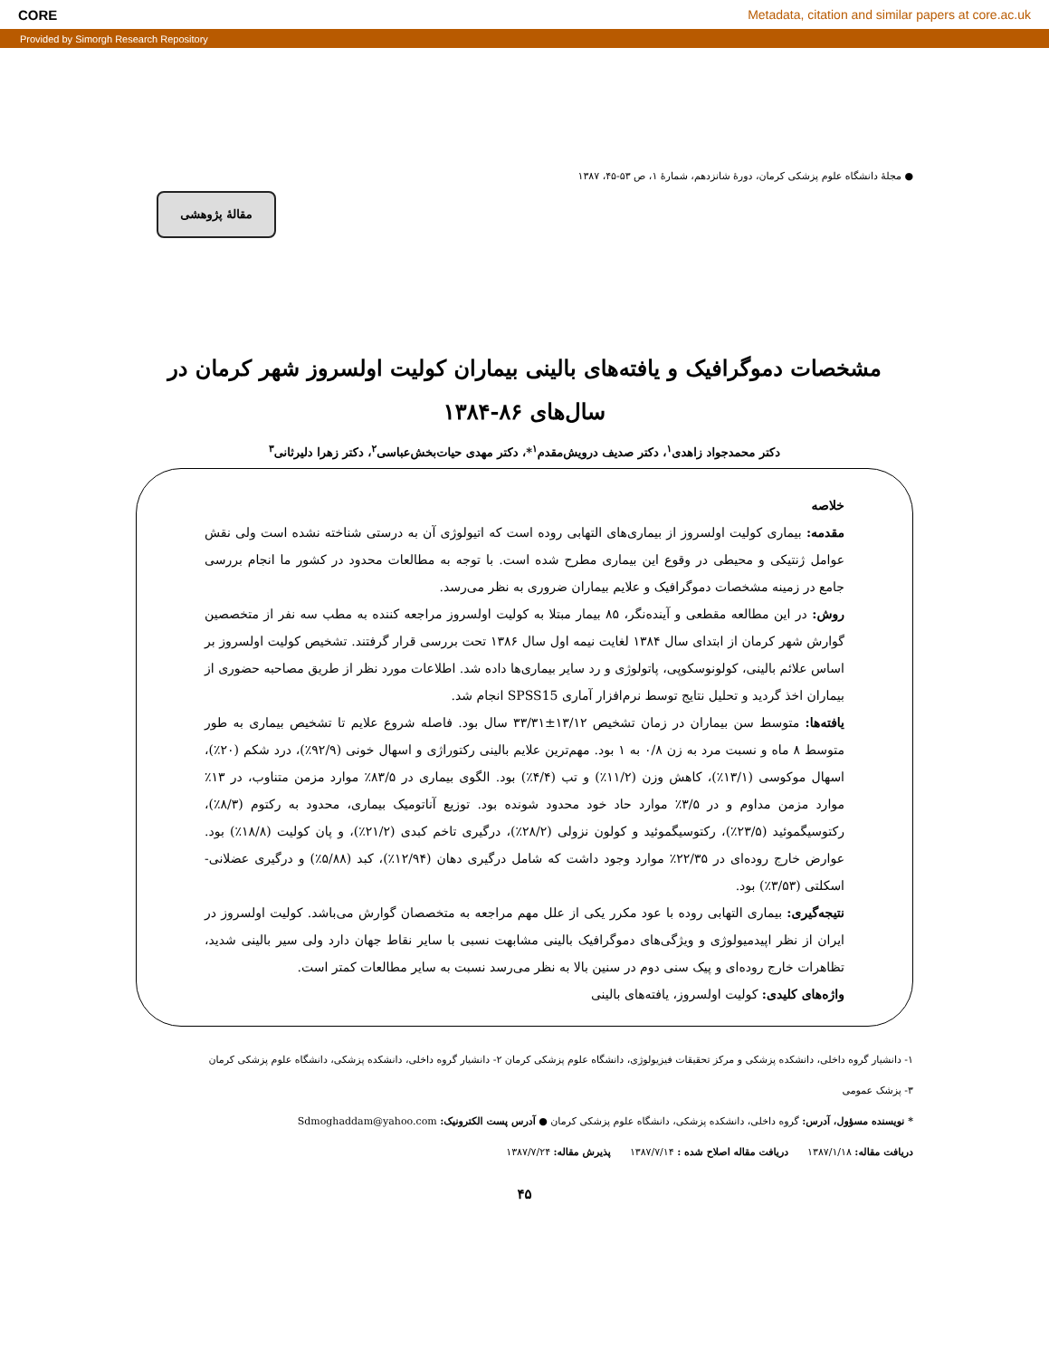CORE Metadata, citation and similar papers at core.ac.uk
Provided by Simorgh Research Repository
● مجلهٔ دانشگاه علوم پزشکی کرمان، دورهٔ شانزدهم، شمارهٔ ۱، ص ۵۳-۴۵، ۱۳۸۷
مقالهٔ پژوهشی
مشخصات دموگرافیک و یافته‌های بالینی بیماران کولیت اولسروز شهر کرمان در سال‌های ۸۶-۱۳۸۴
دکتر محمدجواد زاهدی<sup>۱</sup>، دکتر صدیف درویش‌مقدم<sup>۱</sup>*، دکتر مهدی حیات‌بخش‌عباسی<sup>۲</sup>، دکتر زهرا دلیرثانی<sup>۳</sup>
خلاصه
مقدمه: بیماری کولیت اولسروز از بیماری‌های التهابی روده است که اتیولوژی آن به درستی شناخته نشده است ولی نقش عوامل ژنتیکی و محیطی در وقوع این بیماری مطرح شده است. با توجه به مطالعات محدود در کشور ما انجام بررسی جامع در زمینه مشخصات دموگرافیک و علایم بیماران ضروری به نظر می‌رسد.
روش: در این مطالعه مقطعی و آینده‌نگر، ۸۵ بیمار مبتلا به کولیت اولسروز مراجعه کننده به مطب سه نفر از متخصصین گوارش شهر کرمان از ابتدای سال ۱۳۸۴ لغایت نیمه اول سال ۱۳۸۶ تحت بررسی قرار گرفتند. تشخیص کولیت اولسروز بر اساس علائم بالینی، کولونوسکوپی، پاتولوژی و رد سایر بیماری‌ها داده شد. اطلاعات مورد نظر از طریق مصاحبه حضوری از بیماران اخذ گردید و تحلیل نتایج توسط نرم‌افزار آماری SPSS15 انجام شد.
یافته‌ها: متوسط سن بیماران در زمان تشخیص ۱۳/۱۲±۳۳/۳۱ سال بود. فاصله شروع علایم تا تشخیص بیماری به طور متوسط ۸ ماه و نسبت مرد به زن ۰/۸ به ۱ بود. مهم‌ترین علایم بالینی رکتوراژی و اسهال خونی (۹۲/۹٪)، درد شکم (۲۰٪)، اسهال موکوسی (۱۳/۱٪)، کاهش وزن (۱۱/۲٪) و تب (۴/۴٪) بود. الگوی بیماری در ۸۳/۵٪ موارد مزمن متناوب، در ۱۳٪ موارد مزمن مداوم و در ۳/۵٪ موارد حاد خود محدود شونده بود. توزیع آناتومیک بیماری، محدود به رکتوم (۸/۳٪)، رکتوسیگموئید (۲۳/۵٪)، رکتوسیگموئید و کولون نزولی (۲۸/۲٪)، درگیری تاخم کبدی (۲۱/۲٪)، و پان کولیت (۱۸/۸٪) بود. عوارض خارج روده‌ای در ۲۲/۳۵٪ موارد وجود داشت که شامل درگیری دهان (۱۲/۹۴٪)، کبد (۵/۸۸٪) و درگیری عضلانی-اسکلتی (۳/۵۳٪) بود.
نتیجه‌گیری: بیماری التهابی روده با عود مکرر یکی از علل مهم مراجعه به متخصصان گوارش می‌باشد. کولیت اولسروز در ایران از نظر اپیدمیولوژی و ویژگی‌های دموگرافیک بالینی مشابهت نسبی با سایر نقاط جهان دارد ولی سیر بالینی شدید، تظاهرات خارج روده‌ای و پیک سنی دوم در سنین بالا به نظر می‌رسد نسبت به سایر مطالعات کمتر است.
واژه‌های کلیدی: کولیت اولسروز، یافته‌های بالینی
۱- دانشیار گروه داخلی، دانشکده پزشکی و مرکز تحقیقات فیزیولوژی، دانشگاه علوم پزشکی کرمان ۲- دانشیار گروه داخلی، دانشکده پزشکی، دانشگاه علوم پزشکی کرمان
۳- پزشک عمومی
* نویسنده مسؤول، آدرس: گروه داخلی، دانشکده پزشکی، دانشگاه علوم پزشکی کرمان ● آدرس پست الکترونیک: Sdmoghaddam@yahoo.com
دریافت مقاله: ۱۳۸۷/۱/۱۸ دریافت مقاله اصلاح شده : ۱۳۸۷/۷/۱۴ پذیرش مقاله: ۱۳۸۷/۷/۲۴
۴۵